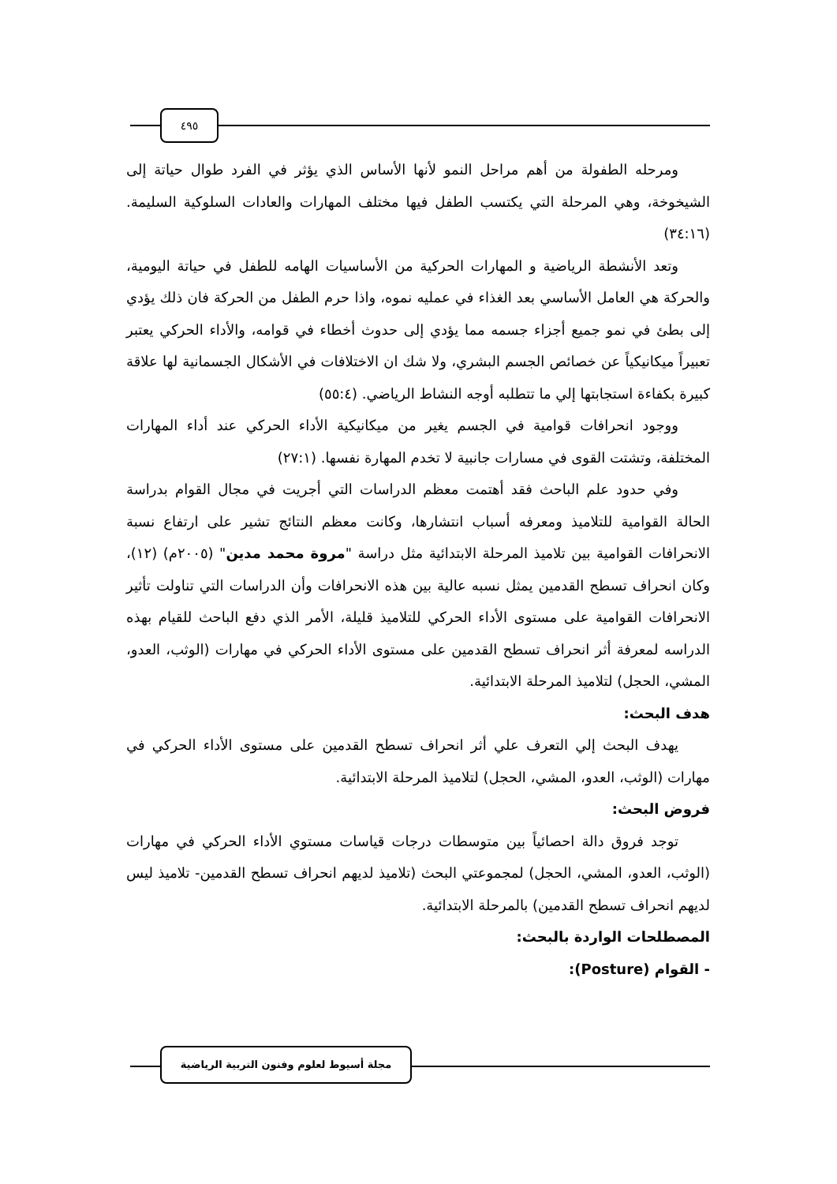٤٩٥
ومرحله الطفولة من أهم مراحل النمو لأنها الأساس الذي يؤثر في الفرد طوال حياتة إلى الشيخوخة، وهي المرحلة التي يكتسب الطفل فيها مختلف المهارات والعادات السلوكية السليمة. (٣٤:١٦)
وتعد الأنشطة الرياضية و المهارات الحركية من الأساسيات الهامه للطفل في حياتة اليومية، والحركة هي العامل الأساسي بعد الغذاء في عمليه نموه، واذا حرم الطفل من الحركة فان ذلك يؤدي إلى بطئ في نمو جميع أجزاء جسمه مما يؤدي إلى حدوث أخطاء في قوامه، والأداء الحركي يعتبر تعبيراً ميكانيكياً عن خصائص الجسم البشري، ولا شك ان الاختلافات في الأشكال الجسمانية لها علاقة كبيرة بكفاءة استجابتها إلي ما تتطلبه أوجه النشاط الرياضي. (٥٥:٤)
ووجود انحرافات قوامية في الجسم يغير من ميكانيكية الأداء الحركي عند أداء المهارات المختلفة، وتشتت القوى في مسارات جانبية لا تخدم المهارة نفسها. (٢٧:١)
وفي حدود علم الباحث فقد أهتمت معظم الدراسات التي أجريت في مجال القوام بدراسة الحالة القوامية للتلاميذ ومعرفه أسباب انتشارها، وكانت معظم النتائج تشير على ارتفاع نسبة الانحرافات القوامية بين تلاميذ المرحلة الابتدائية مثل دراسة "مروة محمد مدين" (٢٠٠٥م) (١٢)، وكان انحراف تسطح القدمين يمثل نسبه عالية بين هذه الانحرافات وأن الدراسات التي تناولت تأثير الانحرافات القوامية على مستوى الأداء الحركي للتلاميذ قليلة، الأمر الذي دفع الباحث للقيام بهذه الدراسه لمعرفة أثر انحراف تسطح القدمين على مستوى الأداء الحركي في مهارات (الوثب، العدو، المشي، الحجل) لتلاميذ المرحلة الابتدائية.
هدف البحث:
يهدف البحث إلي التعرف علي أثر انحراف تسطح القدمين على مستوى الأداء الحركي في مهارات (الوثب، العدو، المشي، الحجل) لتلاميذ المرحلة الابتدائية.
فروض البحث:
توجد فروق دالة احصائياً بين متوسطات درجات قياسات مستوي الأداء الحركي في مهارات (الوثب، العدو، المشي، الحجل) لمجموعتي البحث (تلاميذ لديهم انحراف تسطح القدمين- تلاميذ ليس لديهم انحراف تسطح القدمين) بالمرحلة الابتدائية.
المصطلحات الواردة بالبحث:
- القوام (Posture):
مجلة أسيوط لعلوم وفنون التربية الرياضية